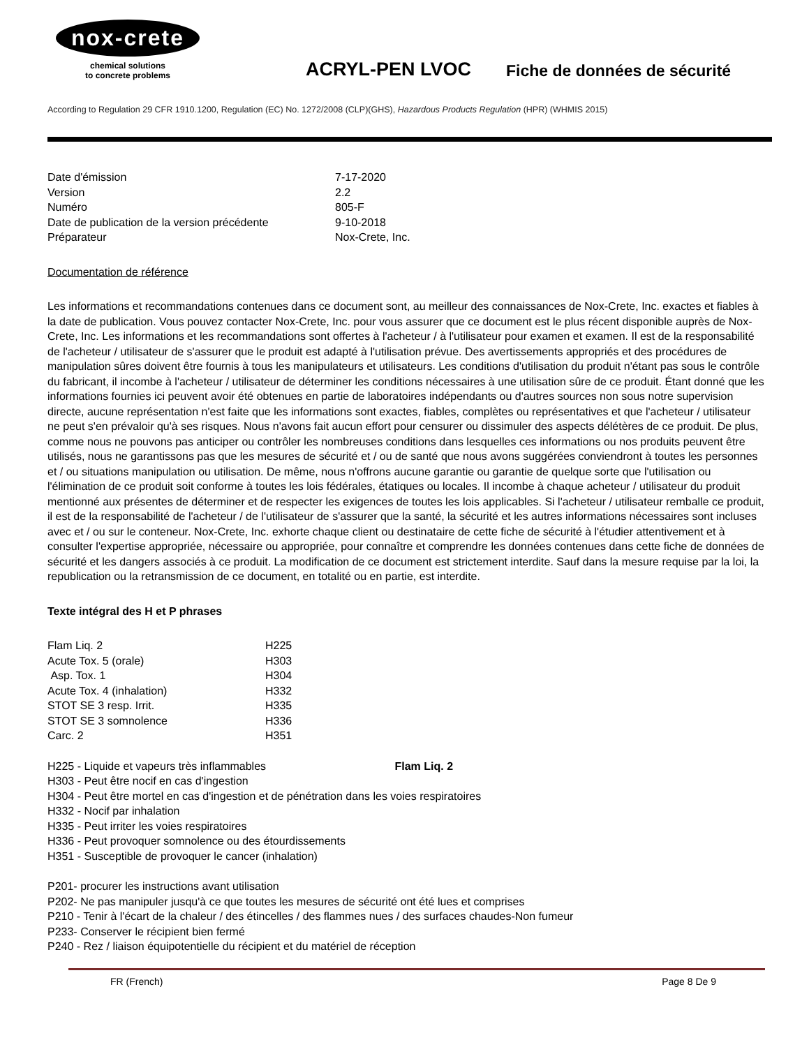nox-crete
chemical solutions
to concrete problems
ACRYL-PEN LVOC
Fiche de données de sécurité
According to Regulation 29 CFR 1910.1200, Regulation (EC) No. 1272/2008 (CLP)(GHS), Hazardous Products Regulation (HPR) (WHMIS 2015)
| Date d'émission | 7-17-2020 |
| Version | 2.2 |
| Numéro | 805-F |
| Date de publication de la version précédente | 9-10-2018 |
| Préparateur | Nox-Crete, Inc. |
Documentation de référence
Les informations et recommandations contenues dans ce document sont, au meilleur des connaissances de Nox-Crete, Inc. exactes et fiables à la date de publication. Vous pouvez contacter Nox-Crete, Inc. pour vous assurer que ce document est le plus récent disponible auprès de Nox-Crete, Inc. Les informations et les recommandations sont offertes à l'acheteur / à l'utilisateur pour examen et examen. Il est de la responsabilité de l'acheteur / utilisateur de s'assurer que le produit est adapté à l'utilisation prévue. Des avertissements appropriés et des procédures de manipulation sûres doivent être fournis à tous les manipulateurs et utilisateurs. Les conditions d'utilisation du produit n'étant pas sous le contrôle du fabricant, il incombe à l'acheteur / utilisateur de déterminer les conditions nécessaires à une utilisation sûre de ce produit. Étant donné que les informations fournies ici peuvent avoir été obtenues en partie de laboratoires indépendants ou d'autres sources non sous notre supervision directe, aucune représentation n'est faite que les informations sont exactes, fiables, complètes ou représentatives et que l'acheteur / utilisateur ne peut s'en prévaloir qu'à ses risques. Nous n'avons fait aucun effort pour censurer ou dissimuler des aspects délétères de ce produit. De plus, comme nous ne pouvons pas anticiper ou contrôler les nombreuses conditions dans lesquelles ces informations ou nos produits peuvent être utilisés, nous ne garantissons pas que les mesures de sécurité et / ou de santé que nous avons suggérées conviendront à toutes les personnes et / ou situations manipulation ou utilisation. De même, nous n'offrons aucune garantie ou garantie de quelque sorte que l'utilisation ou l'élimination de ce produit soit conforme à toutes les lois fédérales, étatiques ou locales. Il incombe à chaque acheteur / utilisateur du produit mentionné aux présentes de déterminer et de respecter les exigences de toutes les lois applicables. Si l'acheteur / utilisateur remballe ce produit, il est de la responsabilité de l'acheteur / de l'utilisateur de s'assurer que la santé, la sécurité et les autres informations nécessaires sont incluses avec et / ou sur le conteneur. Nox-Crete, Inc. exhorte chaque client ou destinataire de cette fiche de sécurité à l'étudier attentivement et à consulter l'expertise appropriée, nécessaire ou appropriée, pour connaître et comprendre les données contenues dans cette fiche de données de sécurité et les dangers associés à ce produit. La modification de ce document est strictement interdite. Sauf dans la mesure requise par la loi, la republication ou la retransmission de ce document, en totalité ou en partie, est interdite.
Texte intégral des H et P phrases
| Flam Liq. 2 | H225 |
| Acute Tox. 5 (orale) | H303 |
| Asp. Tox. 1 | H304 |
| Acute Tox. 4 (inhalation) | H332 |
| STOT SE 3 resp. Irrit. | H335 |
| STOT SE 3 somnolence | H336 |
| Carc. 2 | H351 |
H225 - Liquide et vapeurs très inflammables Flam Liq. 2
H303 - Peut être nocif en cas d'ingestion
H304 - Peut être mortel en cas d'ingestion et de pénétration dans les voies respiratoires
H332 - Nocif par inhalation
H335 - Peut irriter les voies respiratoires
H336 - Peut provoquer somnolence ou des étourdissements
H351 - Susceptible de provoquer le cancer (inhalation)
P201- procurer les instructions avant utilisation
P202- Ne pas manipuler jusqu'à ce que toutes les mesures de sécurité ont été lues et comprises
P210 - Tenir à l'écart de la chaleur / des étincelles / des flammes nues / des surfaces chaudes-Non fumeur
P233- Conserver le récipient bien fermé
P240 - Rez / liaison équipotentielle du récipient et du matériel de réception
FR (French) Page 8 De 9